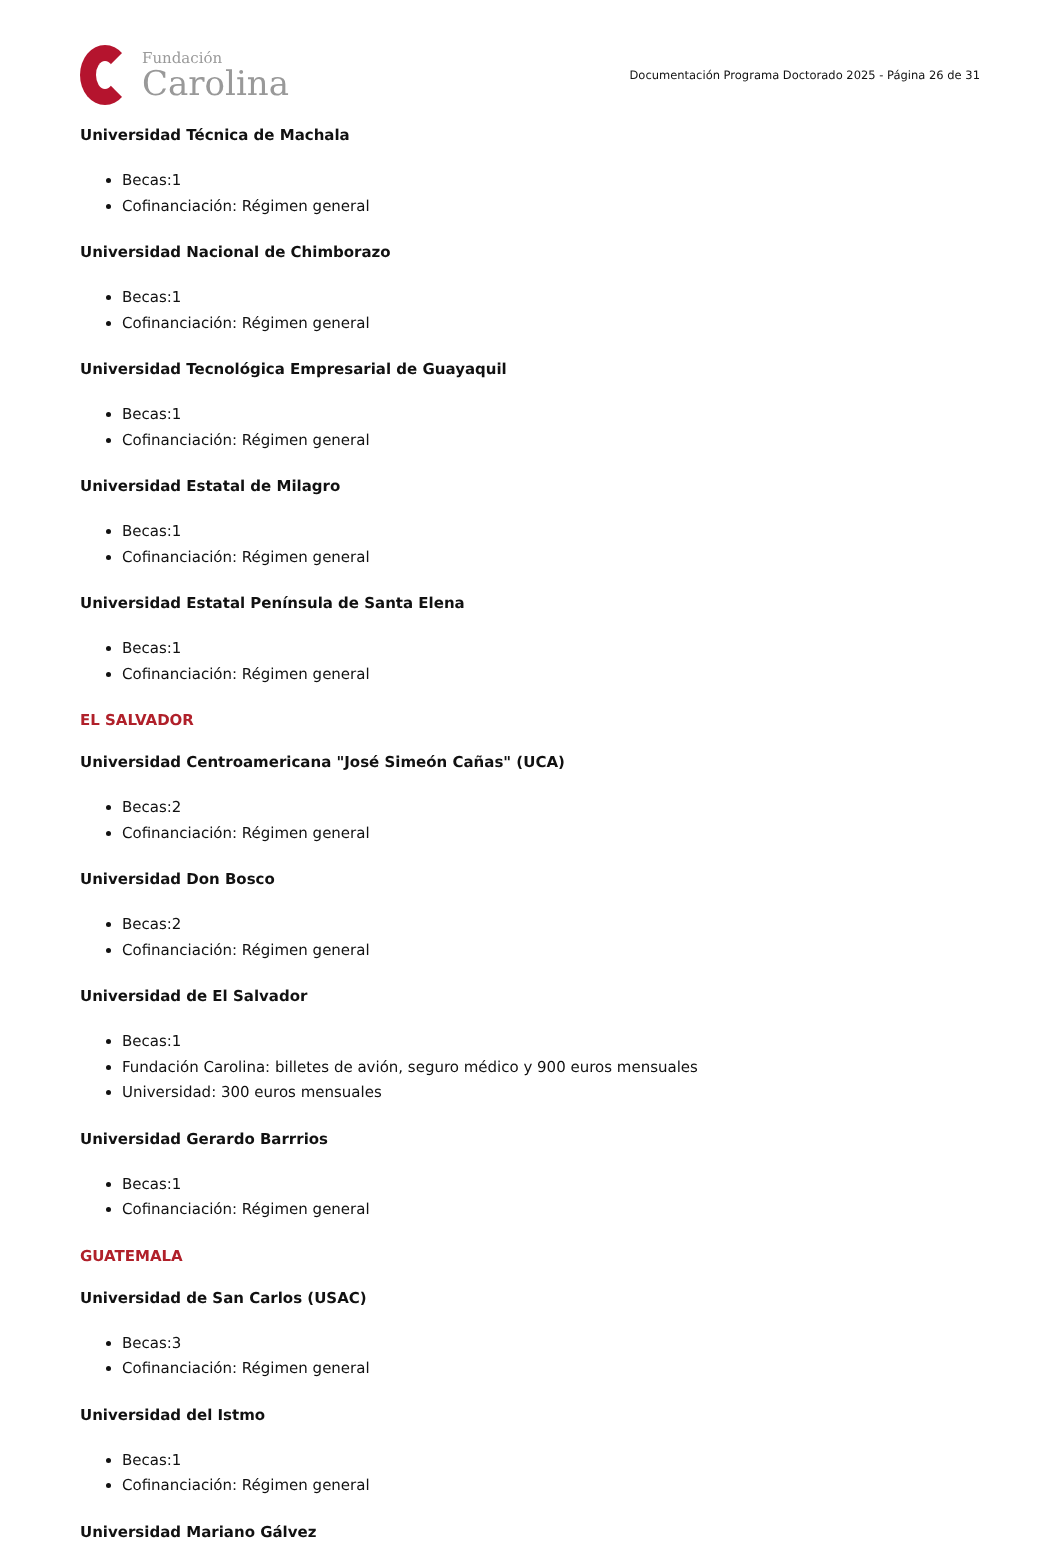Fundación
Carolina
Documentación Programa Doctorado 2025 - Página 26 de 31
Universidad Técnica de Machala
Becas:1
Cofinanciación: Régimen general
Universidad Nacional de Chimborazo
Becas:1
Cofinanciación: Régimen general
Universidad Tecnológica Empresarial de Guayaquil
Becas:1
Cofinanciación: Régimen general
Universidad Estatal de Milagro
Becas:1
Cofinanciación: Régimen general
Universidad Estatal Península de Santa Elena
Becas:1
Cofinanciación: Régimen general
EL SALVADOR
Universidad Centroamericana "José Simeón Cañas" (UCA)
Becas:2
Cofinanciación: Régimen general
Universidad Don Bosco
Becas:2
Cofinanciación: Régimen general
Universidad de El Salvador
Becas:1
Fundación Carolina: billetes de avión, seguro médico y 900 euros mensuales
Universidad: 300 euros mensuales
Universidad Gerardo Barrrios
Becas:1
Cofinanciación: Régimen general
GUATEMALA
Universidad de San Carlos (USAC)
Becas:3
Cofinanciación: Régimen general
Universidad del Istmo
Becas:1
Cofinanciación: Régimen general
Universidad Mariano Gálvez